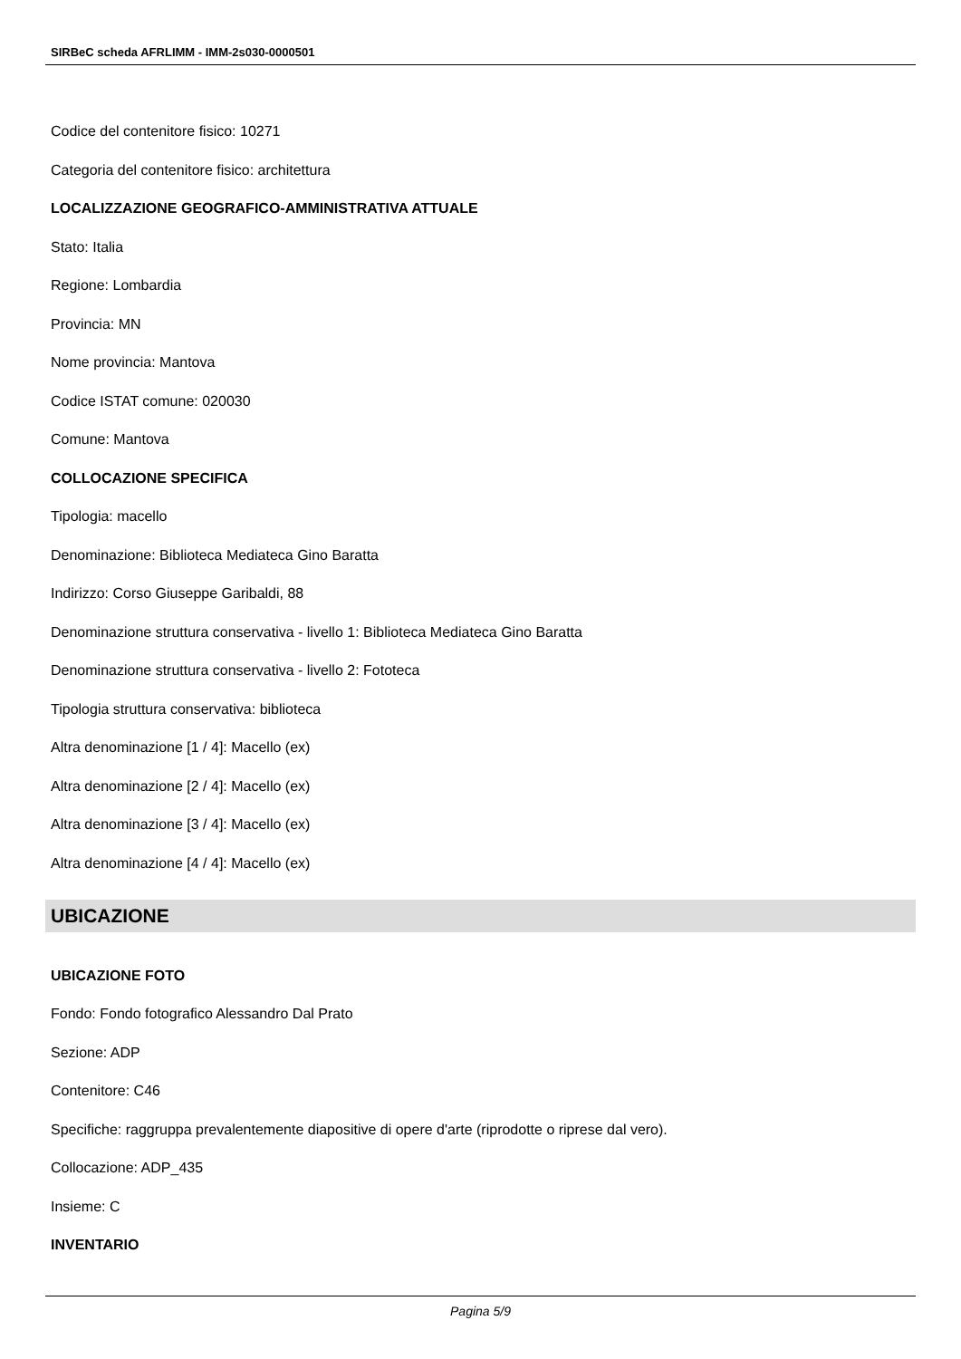SIRBeC scheda AFRLIMM - IMM-2s030-0000501
Codice del contenitore fisico: 10271
Categoria del contenitore fisico: architettura
LOCALIZZAZIONE GEOGRAFICO-AMMINISTRATIVA ATTUALE
Stato: Italia
Regione: Lombardia
Provincia: MN
Nome provincia: Mantova
Codice ISTAT comune: 020030
Comune: Mantova
COLLOCAZIONE SPECIFICA
Tipologia: macello
Denominazione: Biblioteca Mediateca Gino Baratta
Indirizzo: Corso Giuseppe Garibaldi, 88
Denominazione struttura conservativa - livello 1: Biblioteca Mediateca Gino Baratta
Denominazione struttura conservativa - livello 2: Fototeca
Tipologia struttura conservativa: biblioteca
Altra denominazione [1 / 4]: Macello (ex)
Altra denominazione [2 / 4]: Macello (ex)
Altra denominazione [3 / 4]: Macello (ex)
Altra denominazione [4 / 4]: Macello (ex)
UBICAZIONE
UBICAZIONE FOTO
Fondo: Fondo fotografico Alessandro Dal Prato
Sezione: ADP
Contenitore: C46
Specifiche: raggruppa prevalentemente diapositive di opere d'arte (riprodotte o riprese dal vero).
Collocazione: ADP_435
Insieme: C
INVENTARIO
Pagina 5/9